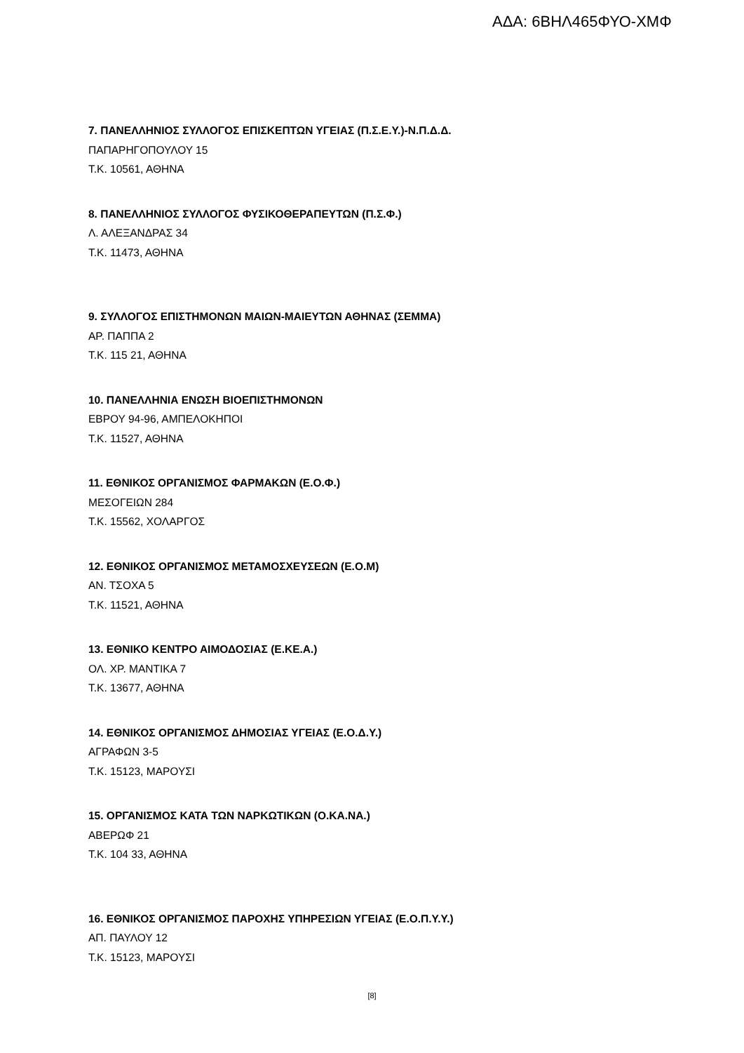ΑΔΑ: 6ΒΗΛ465ΦΥΟ-ΧΜΦ
7. ΠΑΝΕΛΛΗΝΙΟΣ ΣΥΛΛΟΓΟΣ ΕΠΙΣΚΕΠΤΩΝ ΥΓΕΙΑΣ (Π.Σ.Ε.Υ.)-Ν.Π.Δ.Δ.
ΠΑΠΑΡΗΓΟΠΟΥΛΟΥ 15
Τ.Κ. 10561, ΑΘΗΝΑ
8. ΠΑΝΕΛΛΗΝΙΟΣ ΣΥΛΛΟΓΟΣ ΦΥΣΙΚΟΘΕΡΑΠΕΥΤΩΝ (Π.Σ.Φ.)
Λ. ΑΛΕΞΑΝΔΡΑΣ 34
Τ.Κ. 11473, ΑΘΗΝΑ
9. ΣΥΛΛΟΓΟΣ ΕΠΙΣΤΗΜΟΝΩΝ ΜΑΙΩΝ-ΜΑΙΕΥΤΩΝ ΑΘΗΝΑΣ (ΣΕΜΜΑ)
ΑΡ. ΠΑΠΠΑ 2
Τ.Κ. 115 21, ΑΘΗΝΑ
10. ΠΑΝΕΛΛΗΝΙΑ ΕΝΩΣΗ ΒΙΟΕΠΙΣΤΗΜΟΝΩΝ
ΕΒΡΟΥ 94-96, ΑΜΠΕΛΟΚΗΠΟΙ
Τ.Κ. 11527, ΑΘΗΝΑ
11. ΕΘΝΙΚΟΣ ΟΡΓΑΝΙΣΜΟΣ ΦΑΡΜΑΚΩΝ (Ε.Ο.Φ.)
ΜΕΣΟΓΕΙΩΝ 284
Τ.Κ. 15562, ΧΟΛΑΡΓΟΣ
12. ΕΘΝΙΚΟΣ ΟΡΓΑΝΙΣΜΟΣ ΜΕΤΑΜΟΣΧΕΥΣΕΩΝ (Ε.Ο.Μ)
ΑΝ. ΤΣΟΧΑ 5
Τ.Κ. 11521, ΑΘΗΝΑ
13. ΕΘΝΙΚΟ ΚΕΝΤΡΟ ΑΙΜΟΔΟΣΙΑΣ (Ε.ΚΕ.Α.)
ΟΛ. ΧΡ. ΜΑΝΤΙΚΑ 7
Τ.Κ. 13677, ΑΘΗΝΑ
14. ΕΘΝΙΚΟΣ ΟΡΓΑΝΙΣΜΟΣ ΔΗΜΟΣΙΑΣ ΥΓΕΙΑΣ (Ε.Ο.Δ.Υ.)
ΑΓΡΑΦΩΝ 3-5
Τ.Κ. 15123, ΜΑΡΟΥΣΙ
15. ΟΡΓΑΝΙΣΜΟΣ ΚΑΤΑ ΤΩΝ ΝΑΡΚΩΤΙΚΩΝ (Ο.ΚΑ.ΝΑ.)
ΑΒΕΡΩΦ 21
Τ.Κ. 104 33, ΑΘΗΝΑ
16. ΕΘΝΙΚΟΣ ΟΡΓΑΝΙΣΜΟΣ ΠΑΡΟΧΗΣ ΥΠΗΡΕΣΙΩΝ ΥΓΕΙΑΣ (Ε.Ο.Π.Υ.Υ.)
ΑΠ. ΠΑΥΛΟΥ 12
Τ.Κ. 15123, ΜΑΡΟΥΣΙ
[8]